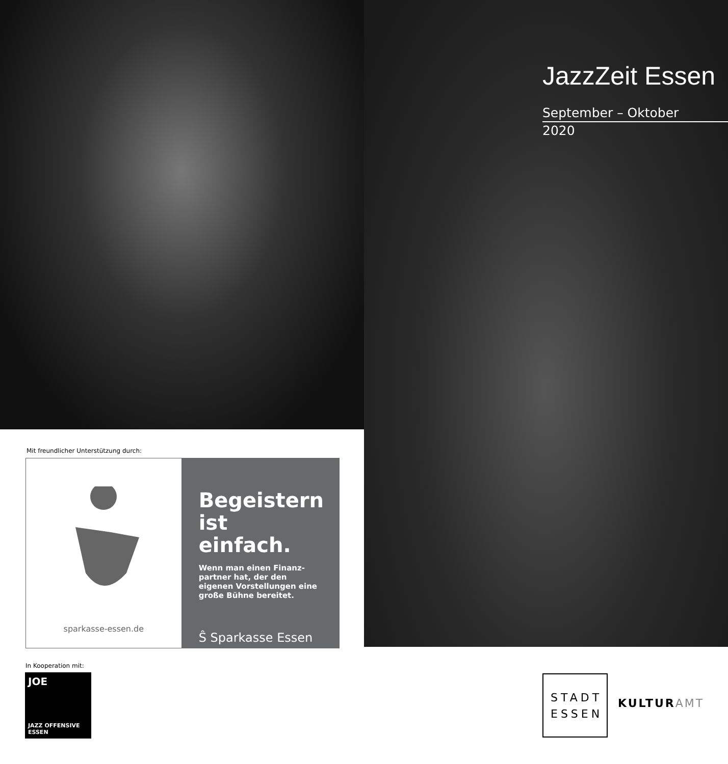JazzZeit Essen
September – Oktober
2020
Mit freundlicher Unterstützung durch:
sparkasse-essen.de
Begeistern ist einfach.
Wenn man einen Finanz-partner hat, der den eigenen Vorstellungen eine große Bühne bereitet.
Ŝ Sparkasse Essen
In Kooperation mit:
JOE
JAZZ OFFENSIVE ESSEN
STADT
ESSEN
KULTURAMT